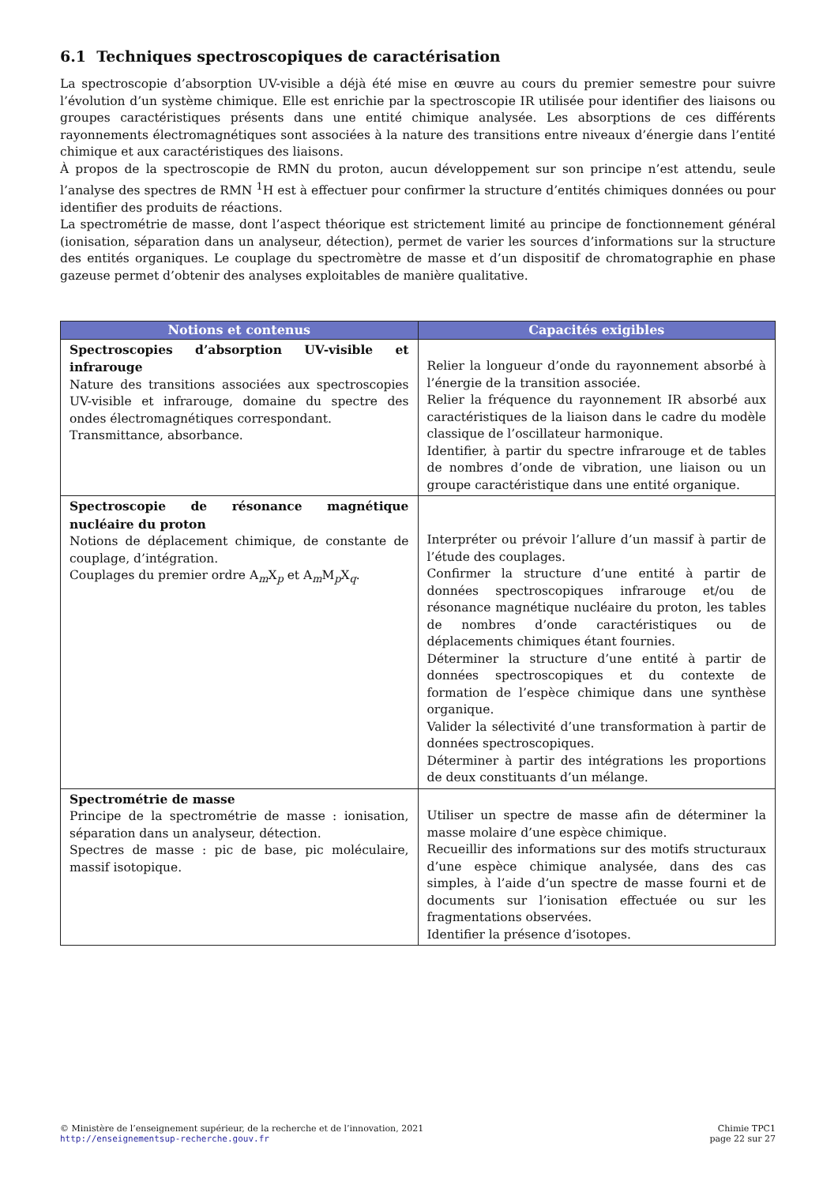6.1 Techniques spectroscopiques de caractérisation
La spectroscopie d’absorption UV-visible a déjà été mise en œuvre au cours du premier semestre pour suivre l’évolution d’un système chimique. Elle est enrichie par la spectroscopie IR utilisée pour identifier des liaisons ou groupes caractéristiques présents dans une entité chimique analysée. Les absorptions de ces différents rayonnements électromagnétiques sont associées à la nature des transitions entre niveaux d’énergie dans l’entité chimique et aux caractéristiques des liaisons.
À propos de la spectroscopie de RMN du proton, aucun développement sur son principe n’est attendu, seule l’analyse des spectres de RMN <sup>1</sup>H est à effectuer pour confirmer la structure d’entités chimiques données ou pour identifier des produits de réactions.
La spectrométrie de masse, dont l’aspect théorique est strictement limité au principe de fonctionnement général (ionisation, séparation dans un analyseur, détection), permet de varier les sources d’informations sur la structure des entités organiques. Le couplage du spectromètre de masse et d’un dispositif de chromatographie en phase gazeuse permet d’obtenir des analyses exploitables de manière qualitative.
| Notions et contenus | Capacités exigibles |
| --- | --- |
| Spectroscopies d’absorption UV-visible et infrarouge Nature des transitions associées aux spectroscopies UV-visible et infrarouge, domaine du spectre des ondes électromagnétiques correspondant. Transmittance, absorbance. | Relier la longueur d’onde du rayonnement absorbé à l’énergie de la transition associée. Relier la fréquence du rayonnement IR absorbé aux caractéristiques de la liaison dans le cadre du modèle classique de l’oscillateur harmonique. Identifier, à partir du spectre infrarouge et de tables de nombres d’onde de vibration, une liaison ou un groupe caractéristique dans une entité organique. |
| Spectroscopie de résonance magnétique nucléaire du proton Notions de déplacement chimique, de constante de couplage, d’intégration. Couplages du premier ordre A<sub>m</sub>X<sub>p</sub> et A<sub>m</sub>M<sub>p</sub>X<sub>q</sub>. | Interpréter ou prévoir l’allure d’un massif à partir de l’étude des couplages. Confirmer la structure d’une entité à partir de données spectroscopiques infrarouge et/ou de résonance magnétique nucléaire du proton, les tables de nombres d’onde caractéristiques ou de déplacements chimiques étant fournies. Déterminer la structure d’une entité à partir de données spectroscopiques et du contexte de formation de l’espèce chimique dans une synthèse organique. Valider la sélectivité d’une transformation à partir de données spectroscopiques. Déterminer à partir des intégrations les proportions de deux constituants d’un mélange. |
| Spectrométrie de masse Principe de la spectrométrie de masse : ionisation, séparation dans un analyseur, détection. Spectres de masse : pic de base, pic moléculaire, massif isotopique. | Utiliser un spectre de masse afin de déterminer la masse molaire d’une espèce chimique. Recueillir des informations sur des motifs structuraux d’une espèce chimique analysée, dans des cas simples, à l’aide d’un spectre de masse fourni et de documents sur l’ionisation effectuée ou sur les fragmentations observées. Identifier la présence d’isotopes. |
© Ministère de l’enseignement supérieur, de la recherche et de l’innovation, 2021
http://enseignementsup-recherche.gouv.fr
Chimie TPC1
page 22 sur 27